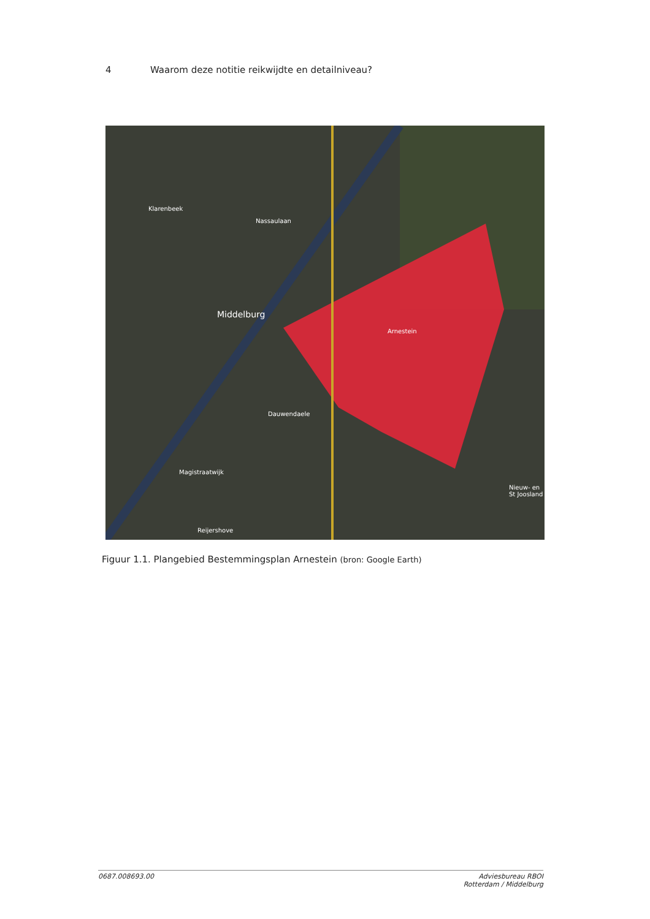4 Waarom deze notitie reikwijdte en detailniveau?
Middelburg
Arnestein
Dauwendaele
Nieuw- en St Joosland
Klarenbeek
Nassaulaan
Magistraatwijk
Reijershove
Figuur 1.1. Plangebied Bestemmingsplan Arnestein (bron: Google Earth)
0687.008693.00 Adviesbureau RBOI
Rotterdam / Middelburg